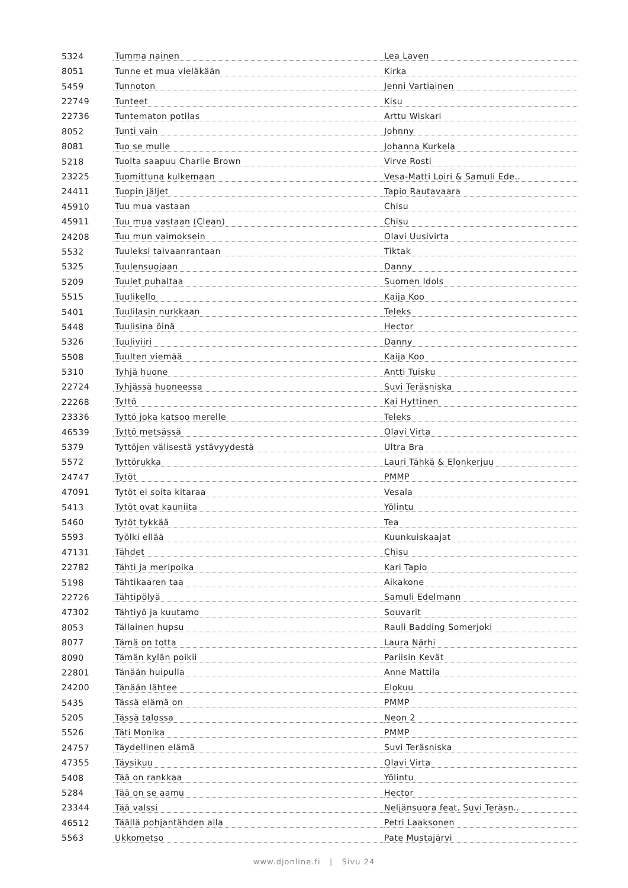| 5324 | Tumma nainen | Lea Laven |
| 8051 | Tunne et mua vieläkään | Kirka |
| 5459 | Tunnoton | Jenni Vartiainen |
| 22749 | Tunteet | Kisu |
| 22736 | Tuntematon potilas | Arttu Wiskari |
| 8052 | Tunti vain | Johnny |
| 8081 | Tuo se mulle | Johanna Kurkela |
| 5218 | Tuolta saapuu Charlie Brown | Virve Rosti |
| 23225 | Tuomittuna kulkemaan | Vesa-Matti Loiri & Samuli Ede.. |
| 24411 | Tuopin jäljet | Tapio Rautavaara |
| 45910 | Tuu mua vastaan | Chisu |
| 45911 | Tuu mua vastaan (Clean) | Chisu |
| 24208 | Tuu mun vaimoksein | Olavi Uusivirta |
| 5532 | Tuuleksi taivaanrantaan | Tiktak |
| 5325 | Tuulensuojaan | Danny |
| 5209 | Tuulet puhaltaa | Suomen Idols |
| 5515 | Tuulikello | Kaija Koo |
| 5401 | Tuulilasin nurkkaan | Teleks |
| 5448 | Tuulisina öinä | Hector |
| 5326 | Tuuliviiri | Danny |
| 5508 | Tuulten viemää | Kaija Koo |
| 5310 | Tyhjä huone | Antti Tuisku |
| 22724 | Tyhjässä huoneessa | Suvi Teräsniska |
| 22268 | Tyttö | Kai Hyttinen |
| 23336 | Tyttö joka katsoo merelle | Teleks |
| 46539 | Tyttö metsässä | Olavi Virta |
| 5379 | Tyttöjen välisestä ystävyydestä | Ultra Bra |
| 5572 | Tyttörukka | Lauri Tähkä & Elonkerjuu |
| 24747 | Tytöt | PMMP |
| 47091 | Tytöt ei soita kitaraa | Vesala |
| 5413 | Tytöt ovat kauniita | Yölintu |
| 5460 | Tytöt tykkää | Tea |
| 5593 | Työlki ellää | Kuunkuiskaajat |
| 47131 | Tähdet | Chisu |
| 22782 | Tähti ja meripoika | Kari Tapio |
| 5198 | Tähtikaaren taa | Aikakone |
| 22726 | Tähtipölyä | Samuli Edelmann |
| 47302 | Tähtiyö ja kuutamo | Souvarit |
| 8053 | Tällainen hupsu | Rauli Badding Somerjoki |
| 8077 | Tämä on totta | Laura Närhi |
| 8090 | Tämän kylän poikii | Pariisin Kevät |
| 22801 | Tänään huipulla | Anne Mattila |
| 24200 | Tänään lähtee | Elokuu |
| 5435 | Tässä elämä on | PMMP |
| 5205 | Tässä talossa | Neon 2 |
| 5526 | Täti Monika | PMMP |
| 24757 | Täydellinen elämä | Suvi Teräsniska |
| 47355 | Täysikuu | Olavi Virta |
| 5408 | Tää on rankkaa | Yölintu |
| 5284 | Tää on se aamu | Hector |
| 23344 | Tää valssi | Neljänsuora feat. Suvi Teräsn.. |
| 46512 | Täällä pohjantähden alla | Petri Laaksonen |
| 5563 | Ukkometso | Pate Mustajärvi |
www.djonline.fi | Sivu 24